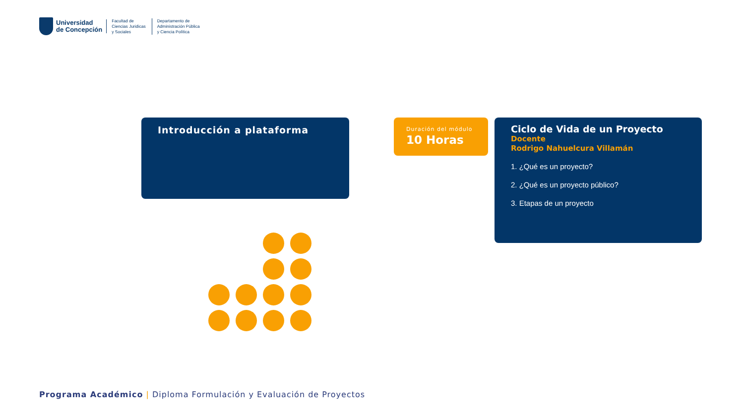Universidad
de Concepción
Facultad de
Ciencias Juridicas
y Sociales
Departamento de
Administración Pública
y Ciencia Política
Introducción a plataforma
Duración del módulo
10 Horas
Ciclo de Vida de un Proyecto
Docente
Rodrigo Nahuelcura Villamán
1. ¿Qué es un proyecto?
2. ¿Qué es un proyecto público?
3. Etapas de un proyecto
Programa Académico | Diploma Formulación y Evaluación de Proyectos